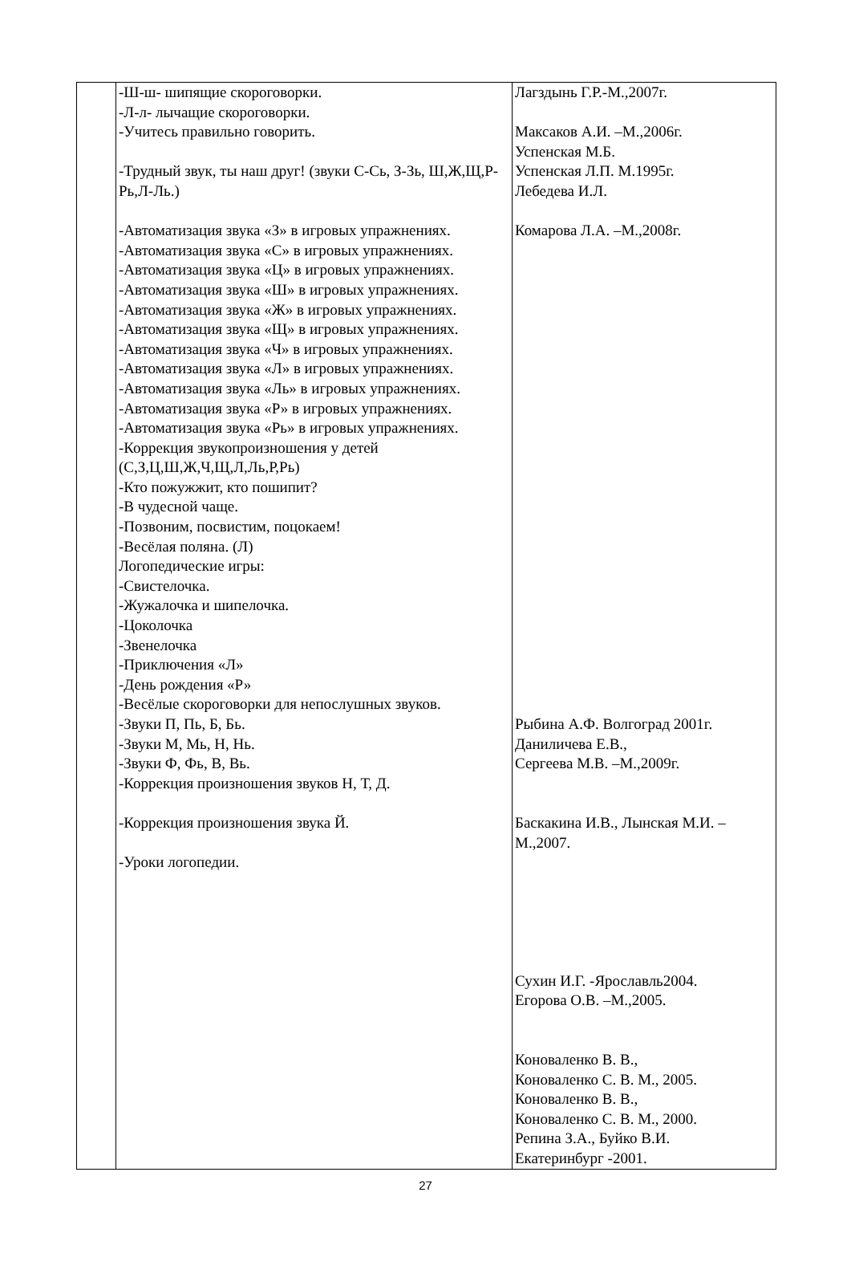| | -Ш-ш- шипящие скороговорки. -Л-л- лычащие скороговорки. -Учитесь правильно говорить. -Трудный звук, ты наш друг! (звуки С-Сь, З-Зь, Ш,Ж,Щ,Р-Рь,Л-Ль.) -Автоматизация звука «З» в игровых упражнениях. -Автоматизация звука «С» в игровых упражнениях. -Автоматизация звука «Ц» в игровых упражнениях. -Автоматизация звука «Ш» в игровых упражнениях. -Автоматизация звука «Ж» в игровых упражнениях. -Автоматизация звука «Щ» в игровых упражнениях. -Автоматизация звука «Ч» в игровых упражнениях. -Автоматизация звука «Л» в игровых упражнениях. -Автоматизация звука «Ль» в игровых упражнениях. -Автоматизация звука «Р» в игровых упражнениях. -Автоматизация звука «Рь» в игровых упражнениях. -Коррекция звукопроизношения у детей (С,З,Ц,Ш,Ж,Ч,Щ,Л,Ль,Р,Рь) -Кто пожужжит, кто пошипит? -В чудесной чаще. -Позвоним, посвистим, поцокаем! -Весёлая поляна. (Л) Логопедические игры: -Свистелочка. -Жужалочка и шипелочка. -Цоколочка -Звенелочка -Приключения «Л» -День рождения «Р» -Весёлые скороговорки для непослушных звуков. -Звуки П, Пь, Б, Бь. -Звуки М, Мь, Н, Нь. -Звуки Ф, Фь, В, Вь. -Коррекция произношения звуков Н, Т, Д. -Коррекция произношения звука Й. -Уроки логопедии. | Лагздынь Г.Р.-М.,2007г. Максаков А.И. –М.,2006г. Успенская М.Б. Успенская Л.П. М.1995г. Лебедева И.Л. Комарова Л.А. –М.,2008г. Рыбина А.Ф. Волгоград 2001г. Даниличева Е.В., Сергеева М.В. –М.,2009г. Баскакина И.В., Лынская М.И. – М.,2007. Сухин И.Г. -Ярославль2004. Егорова О.В. –М.,2005. Коноваленко В. В., Коноваленко С. В. М., 2005. Коноваленко В. В., Коноваленко С. В. М., 2000. Репина З.А., Буйко В.И. Екатеринбург -2001. |
27